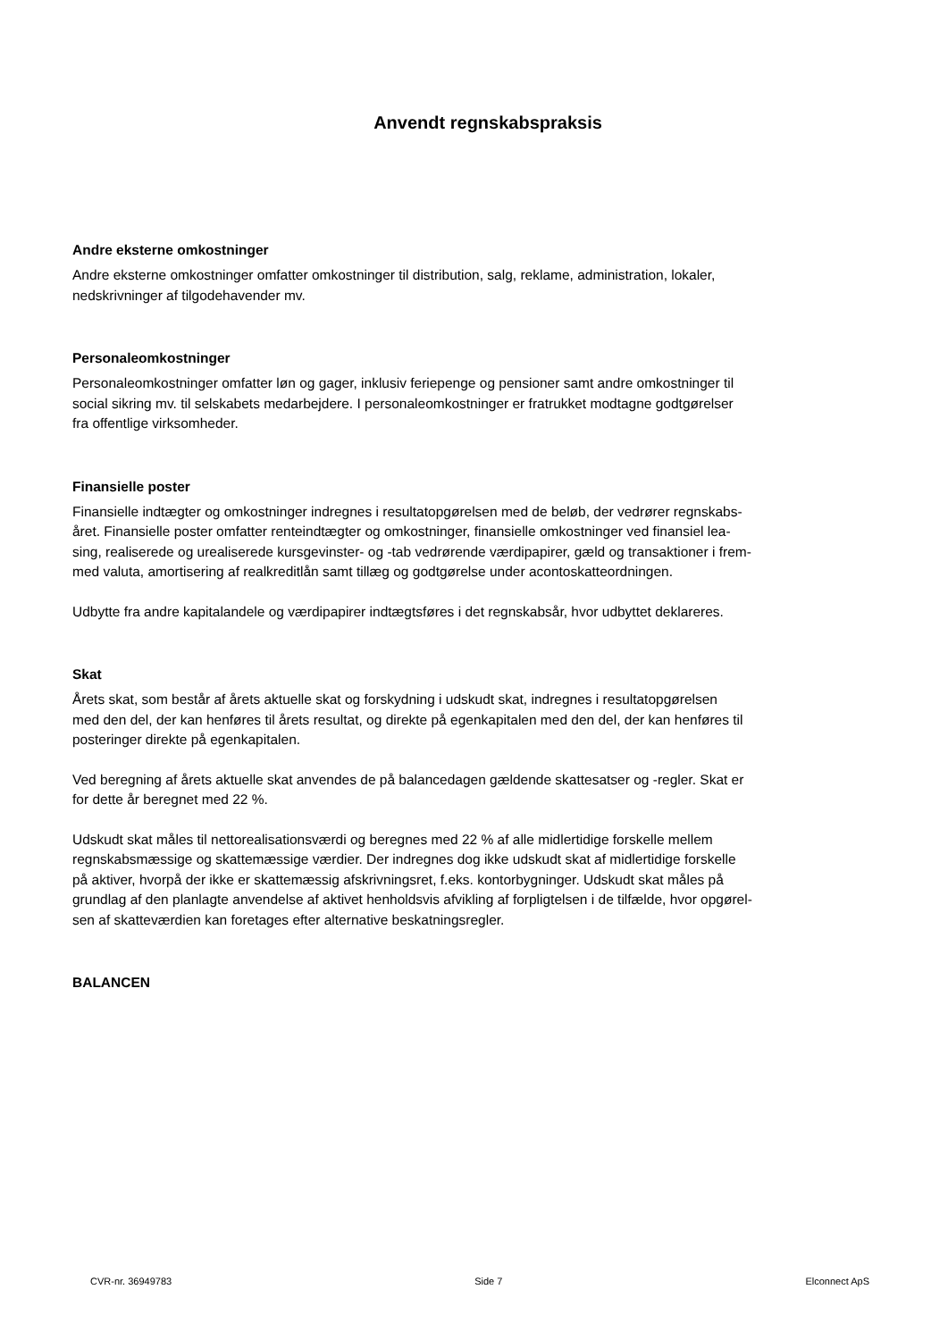Anvendt regnskabspraksis
Andre eksterne omkostninger
Andre eksterne omkostninger omfatter omkostninger til distribution, salg, reklame, administration, lokaler,
nedskrivninger af tilgodehavender mv.
Personaleomkostninger
Personaleomkostninger omfatter løn og gager, inklusiv feriepenge og pensioner samt andre omkostninger til
social sikring mv. til selskabets medarbejdere. I personaleomkostninger er fratrukket modtagne godtgørelser
fra offentlige virksomheder.
Finansielle poster
Finansielle indtægter og omkostninger indregnes i resultatopgørelsen med de beløb, der vedrører regnskabs-
året. Finansielle poster omfatter renteindtægter og omkostninger, finansielle omkostninger ved finansiel lea-
sing, realiserede og urealiserede kursgevinster- og -tab vedrørende værdipapirer, gæld og transaktioner i frem-
med valuta, amortisering af realkreditlån samt tillæg og godtgørelse under acontoskatteordningen.
Udbytte fra andre kapitalandele og værdipapirer indtægtsføres i det regnskabsår, hvor udbyttet deklareres.
Skat
Årets skat, som består af årets aktuelle skat og forskydning i udskudt skat, indregnes i resultatopgørelsen
med den del, der kan henføres til årets resultat, og direkte på egenkapitalen med den del, der kan henføres til
posteringer direkte på egenkapitalen.
Ved beregning af årets aktuelle skat anvendes de på balancedagen gældende skattesatser og -regler. Skat er
for dette år beregnet med 22 %.
Udskudt skat måles til nettorealisationsværdi og beregnes med 22 % af alle midlertidige forskelle mellem
regnskabsmæssige og skattemæssige værdier. Der indregnes dog ikke udskudt skat af midlertidige forskelle
på aktiver, hvorpå der ikke er skattemæssig afskrivningsret, f.eks. kontorbygninger. Udskudt skat måles på
grundlag af den planlagte anvendelse af aktivet henholdsvis afvikling af forpligtelsen i de tilfælde, hvor opgørel-
sen af skatteværdien kan foretages efter alternative beskatningsregler.
BALANCEN
CVR-nr. 36949783 Side 7 Elconnect ApS